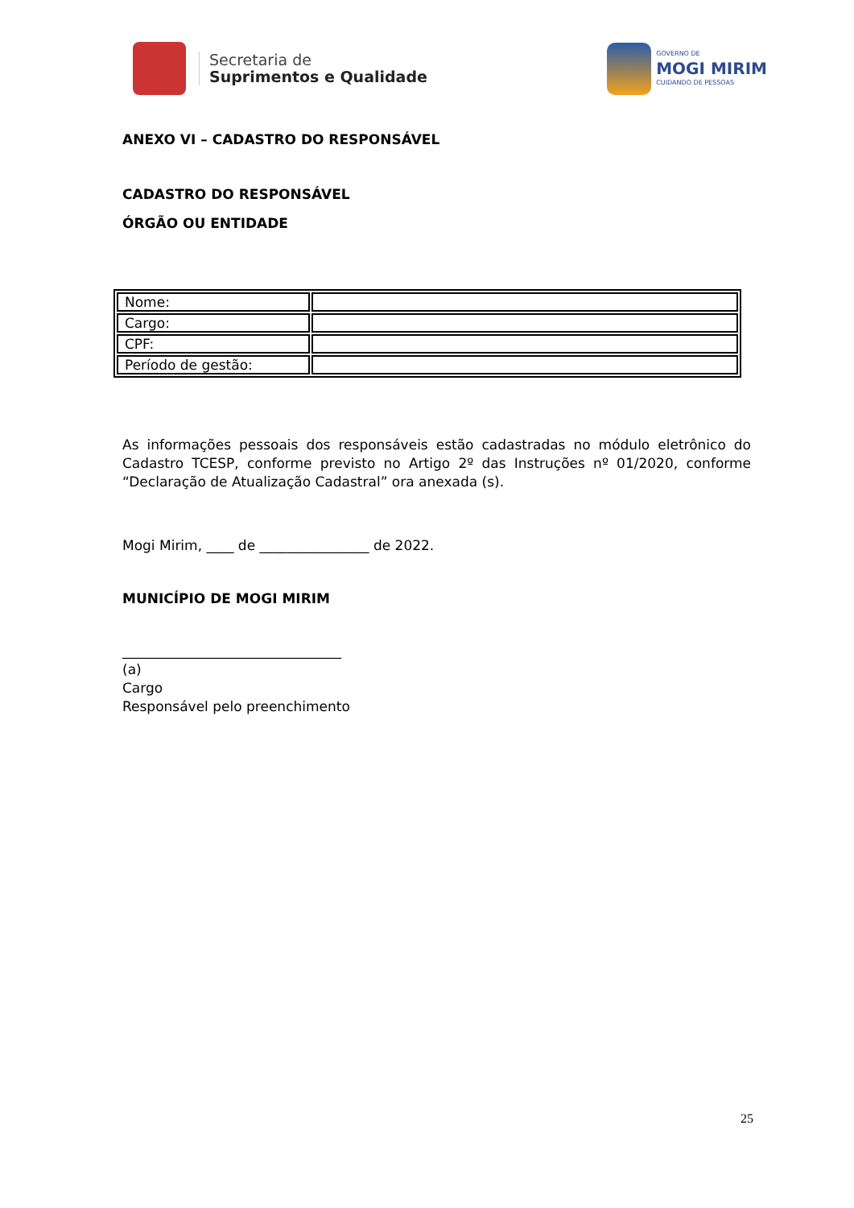Secretaria de
Suprimentos e Qualidade
GOVERNO DE
MOGI MIRIM
CUIDANDO DE PESSOAS
ANEXO VI – CADASTRO DO RESPONSÁVEL
CADASTRO DO RESPONSÁVEL
ÓRGÃO OU ENTIDADE
| Nome: | |
| Cargo: | |
| CPF: | |
| Período de gestão: | |
As informações pessoais dos responsáveis estão cadastradas no módulo eletrônico do Cadastro TCESP, conforme previsto no Artigo 2º das Instruções nº 01/2020, conforme “Declaração de Atualização Cadastral” ora anexada (s).
Mogi Mirim, ____ de ________________ de 2022.
MUNICÍPIO DE MOGI MIRIM
________________________________
(a)
Cargo
Responsável pelo preenchimento
25